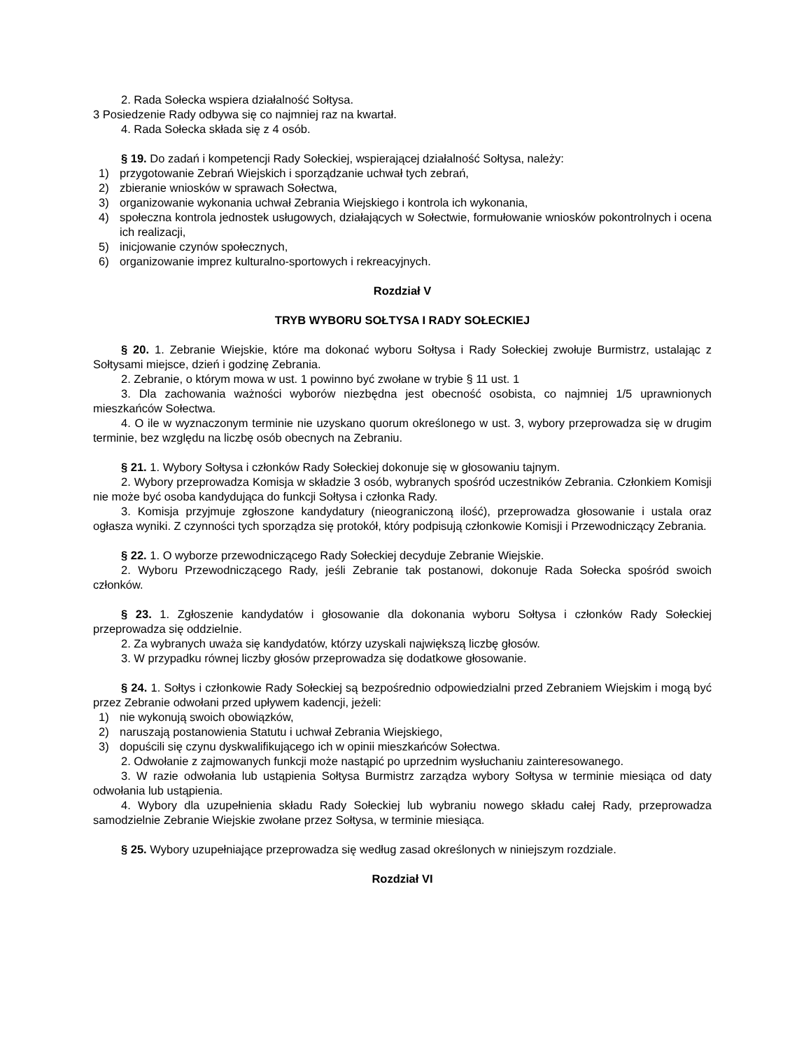2. Rada Sołecka wspiera działalność Sołtysa.
3 Posiedzenie Rady odbywa się co najmniej raz na kwartał.
4. Rada Sołecka składa się z 4 osób.
§ 19. Do zadań i kompetencji Rady Sołeckiej, wspierającej działalność Sołtysa, należy:
1) przygotowanie Zebrań Wiejskich i sporządzanie uchwał tych zebrań,
2) zbieranie wniosków w sprawach Sołectwa,
3) organizowanie wykonania uchwał Zebrania Wiejskiego i kontrola ich wykonania,
4) społeczna kontrola jednostek usługowych, działających w Sołectwie, formułowanie wniosków pokontrolnych i ocena ich realizacji,
5) inicjowanie czynów społecznych,
6) organizowanie imprez kulturalno-sportowych i rekreacyjnych.
Rozdział V
TRYB WYBORU SOŁTYSA I RADY SOŁECKIEJ
§ 20. 1. Zebranie Wiejskie, które ma dokonać wyboru Sołtysa i Rady Sołeckiej zwołuje Burmistrz, ustalając z Sołtysami miejsce, dzień i godzinę Zebrania.
2. Zebranie, o którym mowa w ust. 1 powinno być zwołane w trybie § 11 ust. 1
3. Dla zachowania ważności wyborów niezbędna jest obecność osobista, co najmniej 1/5 uprawnionych mieszkańców Sołectwa.
4. O ile w wyznaczonym terminie nie uzyskano quorum określonego w ust. 3, wybory przeprowadza się w drugim terminie, bez względu na liczbę osób obecnych na Zebraniu.
§ 21. 1. Wybory Sołtysa i członków Rady Sołeckiej dokonuje się w głosowaniu tajnym.
2. Wybory przeprowadza Komisja w składzie 3 osób, wybranych spośród uczestników Zebrania. Członkiem Komisji nie może być osoba kandydująca do funkcji Sołtysa i członka Rady.
3. Komisja przyjmuje zgłoszone kandydatury (nieograniczoną ilość), przeprowadza głosowanie i ustala oraz ogłasza wyniki. Z czynności tych sporządza się protokół, który podpisują członkowie Komisji i Przewodniczący Zebrania.
§ 22. 1. O wyborze przewodniczącego Rady Sołeckiej decyduje Zebranie Wiejskie.
2. Wyboru Przewodniczącego Rady, jeśli Zebranie tak postanowi, dokonuje Rada Sołecka spośród swoich członków.
§ 23. 1. Zgłoszenie kandydatów i głosowanie dla dokonania wyboru Sołtysa i członków Rady Sołeckiej przeprowadza się oddzielnie.
2. Za wybranych uważa się kandydatów, którzy uzyskali największą liczbę głosów.
3. W przypadku równej liczby głosów przeprowadza się dodatkowe głosowanie.
§ 24. 1. Sołtys i członkowie Rady Sołeckiej są bezpośrednio odpowiedzialni przed Zebraniem Wiejskim i mogą być przez Zebranie odwołani przed upływem kadencji, jeżeli:
1) nie wykonują swoich obowiązków,
2) naruszają postanowienia Statutu i uchwał Zebrania Wiejskiego,
3) dopuścili się czynu dyskwalifikującego ich w opinii mieszkańców Sołectwa.
2. Odwołanie z zajmowanych funkcji może nastąpić po uprzednim wysłuchaniu zainteresowanego.
3. W razie odwołania lub ustąpienia Sołtysa Burmistrz zarządza wybory Sołtysa w terminie miesiąca od daty odwołania lub ustąpienia.
4. Wybory dla uzupełnienia składu Rady Sołeckiej lub wybraniu nowego składu całej Rady, przeprowadza samodzielnie Zebranie Wiejskie zwołane przez Sołtysa, w terminie miesiąca.
§ 25. Wybory uzupełniające przeprowadza się według zasad określonych w niniejszym rozdziale.
Rozdział VI